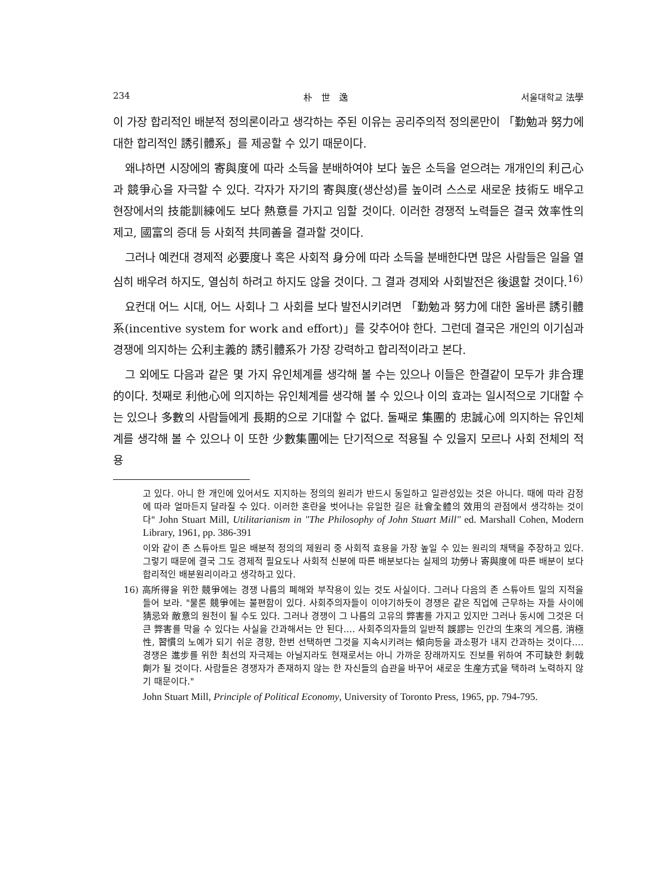234 朴　世　逸 서울대학교 法學
이 가장 합리적인 배분적 정의론이라고 생각하는 주된 이유는 공리주의적 정의론만이 「勤勉과 努力에 대한 합리적인 誘引體系」를 제공할 수 있기 때문이다.
왜냐하면 시장에의 寄與度에 따라 소득을 분배하여야 보다 높은 소득을 얻으려는 개개인의 利己心과 競爭心을 자극할 수 있다. 각자가 자기의 寄與度(생산성)를 높이려 스스로 새로운 技術도 배우고 현장에서의 技能訓練에도 보다 熱意를 가지고 임할 것이다. 이러한 경쟁적 노력들은 결국 效率性의 제고, 國富의 증대 등 사회적 共同善을 결과할 것이다.
그러나 예컨대 경제적 必要度나 혹은 사회적 身分에 따라 소득을 분배한다면 많은 사람들은 일을 열심히 배우려 하지도, 열심히 하려고 하지도 않을 것이다. 그 결과 경제와 사회발전은 後退할 것이다.<sup>16)</sup>
요컨대 어느 시대, 어느 사회나 그 사회를 보다 발전시키려면 「勤勉과 努力에 대한 올바른 誘引體系(incentive system for work and effort)」를 갖추어야 한다. 그런데 결국은 개인의 이기심과 경쟁에 의지하는 公利主義的 誘引體系가 가장 강력하고 합리적이라고 본다.
그 외에도 다음과 같은 몇 가지 유인체계를 생각해 볼 수는 있으나 이들은 한결같이 모두가 非合理的이다. 첫째로 利他心에 의지하는 유인체계를 생각해 볼 수 있으나 이의 효과는 일시적으로 기대할 수는 있으나 多數의 사람들에게 長期的으로 기대할 수 없다. 둘째로 集團的 忠誠心에 의지하는 유인체계를 생각해 볼 수 있으나 이 또한 少數集團에는 단기적으로 적용될 수 있을지 모르나 사회 전체의 적용
고 있다. 아니 한 개인에 있어서도 지지하는 정의의 원리가 반드시 동일하고 일관성있는 것은 아니다. 때에 따라 감정에 따라 얼마든지 달라질 수 있다. 이러한 혼란을 벗어나는 유일한 길은 社會全體의 效用의 관점에서 생각하는 것이다" John Stuart Mill, Utilitarianism in "The Philosophy of John Stuart Mill" ed. Marshall Cohen, Modern Library, 1961, pp. 386-391
이와 같이 존 스튜아트 밀은 배분적 정의의 제원리 중 사회적 효용을 가장 높일 수 있는 원리의 채택을 주장하고 있다. 그렇기 때문에 결국 그도 경제적 필요도나 사회적 신분에 따른 배분보다는 실제의 功勞나 寄與度에 따른 배분이 보다 합리적인 배분원리이라고 생각하고 있다.
16) 高所得을 위한 競爭에는 경쟁 나름의 폐해와 부작용이 있는 것도 사실이다. 그러나 다음의 존 스튜아트 밀의 지적을 들어 보라. "물론 競爭에는 불편함이 있다. 사회주의자들이 이야기하듯이 경쟁은 같은 직업에 근무하는 자들 사이에 猜忌와 敵意의 원천이 될 수도 있다. 그러나 경쟁이 그 나름의 고유의 弊害를 가지고 있지만 그러나 동시에 그것은 더 큰 弊害를 막을 수 있다는 사실을 간과해서는 안 된다.… 사회주의자들의 일반적 誤謬는 인간의 生來의 게으름, 消極性, 習慣의 노예가 되기 쉬운 경향, 한번 선택하면 그것을 지속시키려는 傾向등을 과소평가 내지 간과하는 것이다.… 경쟁은 進步를 위한 최선의 자극제는 아닐지라도 현재로서는 아니 가까운 장래까지도 진보를 위하여 不可缺한 刺戟劑가 될 것이다. 사람들은 경쟁자가 존재하지 않는 한 자신들의 습관을 바꾸어 새로운 生産方式을 택하려 노력하지 않기 때문이다."
John Stuart Mill, Principle of Political Economy, University of Toronto Press, 1965, pp. 794-795.